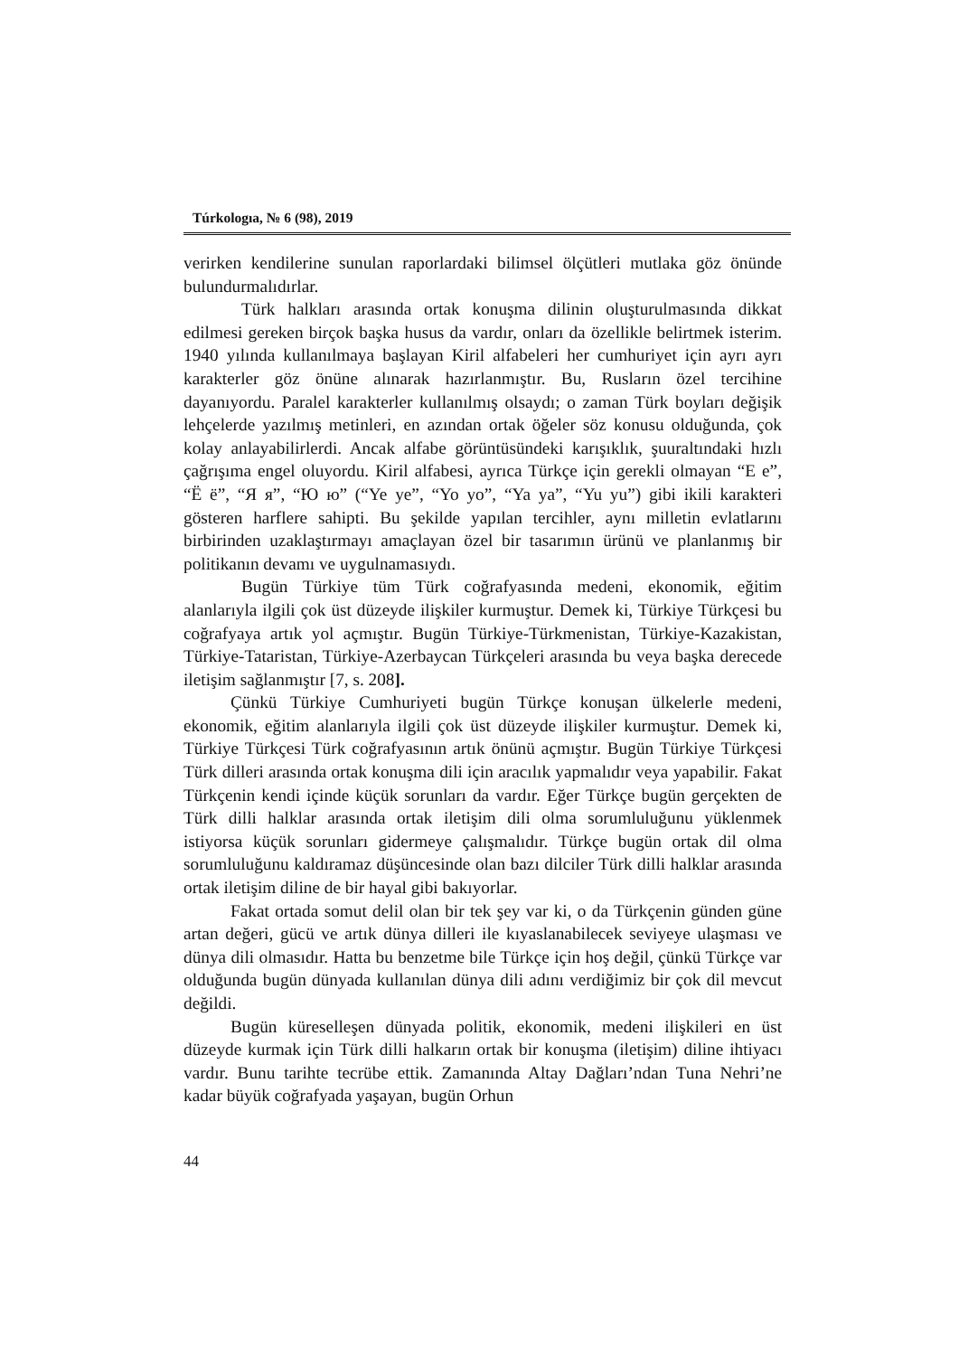Túrkologıa, № 6 (98), 2019
verirken kendilerine sunulan raporlardaki bilimsel ölçütleri mutlaka göz önünde bulundurmalıdırlar.
Türk halkları arasında ortak konuşma dilinin oluşturulmasında dikkat edilmesi gereken birçok başka husus da vardır, onları da özellikle belirtmek isterim. 1940 yılında kullanılmaya başlayan Kiril alfabeleri her cumhuriyet için ayrı ayrı karakterler göz önüne alınarak hazırlanmıştır. Bu, Rusların özel tercihine dayanıyordu. Paralel karakterler kullanılmış olsaydı; o zaman Türk boyları değişik lehçelerde yazılmış metinleri, en azından ortak öğeler söz konusu olduğunda, çok kolay anlayabilirlerdi. Ancak alfabe görüntüsündeki karışıklık, şuuraltındaki hızlı çağrışıma engel oluyordu. Kiril alfabesi, ayrıca Türkçe için gerekli olmayan “Е е”, “Ё ё”, “Я я”, “Ю ю” (“Ye ye”, “Yo yo”, “Ya ya”, “Yu yu”) gibi ikili karakteri gösteren harflere sahipti. Bu şekilde yapılan tercihler, aynı milletin evlatlarını birbirinden uzaklaştırmayı amaçlayan özel bir tasarımın ürünü ve planlanmış bir politikanın devamı ve uygulnamasıydı.
Bugün Türkiye tüm Türk coğrafyasında medeni, ekonomik, eğitim alanlarıyla ilgili çok üst düzeyde ilişkiler kurmuştur. Demek ki, Türkiye Türkçesi bu coğrafyaya artık yol açmıştır. Bugün Türkiye-Türkmenistan, Türkiye-Kazakistan, Türkiye-Tataristan, Türkiye-Azerbaycan Türkçeleri arasında bu veya başka derecede iletişim sağlanmıştır [7, s. 208].
Çünkü Türkiye Cumhuriyeti bugün Türkçe konuşan ülkelerle medeni, ekonomik, eğitim alanlarıyla ilgili çok üst düzeyde ilişkiler kurmuştur. Demek ki, Türkiye Türkçesi Türk coğrafyasının artık önünü açmıştır. Bugün Türkiye Türkçesi Türk dilleri arasında ortak konuşma dili için aracılık yapmalıdır veya yapabilir. Fakat Türkçenin kendi içinde küçük sorunları da vardır. Eğer Türkçe bugün gerçekten de Türk dilli halklar arasında ortak iletişim dili olma sorumluluğunu yüklenmek istiyorsa küçük sorunları gidermeye çalışmalıdır. Türkçe bugün ortak dil olma sorumluluğunu kaldıramaz düşüncesinde olan bazı dilciler Türk dilli halklar arasında ortak iletişim diline de bir hayal gibi bakıyorlar.
Fakat ortada somut delil olan bir tek şey var ki, o da Türkçenin günden güne artan değeri, gücü ve artık dünya dilleri ile kıyaslanabilecek seviyeye ulaşması ve dünya dili olmasıdır. Hatta bu benzetme bile Türkçe için hoş değil, çünkü Türkçe var olduğunda bugün dünyada kullanılan dünya dili adını verdiğimiz bir çok dil mevcut değildi.
Bugün küreselleşen dünyada politik, ekonomik, medeni ilişkileri en üst düzeyde kurmak için Türk dilli halkarın ortak bir konuşma (iletişim) diline ihtiyacı vardır. Bunu tarihte tecrübe ettik. Zamanında Altay Dağları’ndan Tuna Nehri’ne kadar büyük coğrafyada yaşayan, bugün Orhun
44